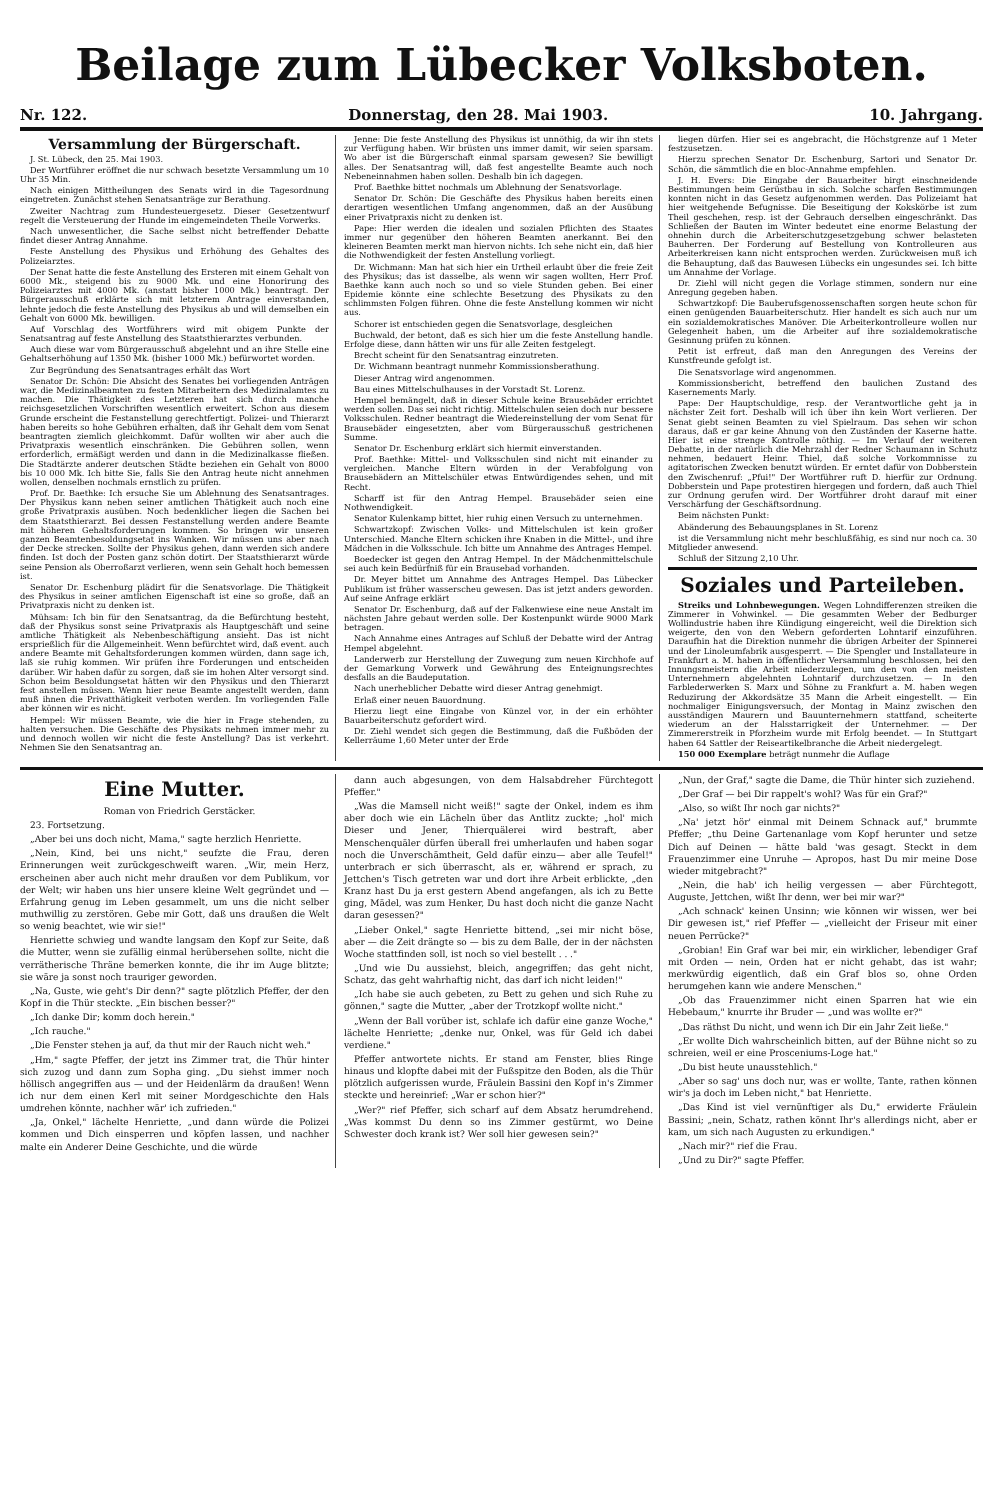Beilage zum Lübecker Volksboten.
Nr. 122. Donnerstag, den 28. Mai 1903. 10. Jahrgang.
Versammlung der Bürgerschaft.
J. St. Lübeck, den 25. Mai 1903.
Der Wortführer eröffnet die nur schwach besetzte Versammlung um 10 Uhr 35 Min.
Nach einigen Mittheilungen des Senats wird in die Tagesordnung eingetreten. Zunächst stehen Senatsanträge zur Berathung.
Zweiter Nachtrag zum Hundesteuergesetz. Dieser Gesetzentwurf regelt die Versteuerung der Hunde im eingemeindeten Theile Vorwerks.
Nach unwesentlicher, die Sache selbst nicht betreffender Debatte findet dieser Antrag Annahme.
Feste Anstellung des Physikus und Erhöhung des Gehaltes des Polizeiarztes.
Der Senat hatte die feste Anstellung des Ersteren mit einem Gehalt von 6000 Mk., steigend bis zu 9000 Mk. und eine Honorirung des Polizeiarztes mit 4000 Mk. (anstatt bisher 1000 Mk.) beantragt. Der Bürgerausschuß erklärte sich mit letzterem Antrage einverstanden, lehnte jedoch die feste Anstellung des Physikus ab und will demselben ein Gehalt von 6000 Mk. bewilligen.
Auf Vorschlag des Wortführers wird mit obigem Punkte der Senatsantrag auf feste Anstellung des Staatsthierarztes verbunden.
Auch diese war vom Bürgerausschuß abgelehnt und an ihre Stelle eine Gehaltserhöhung auf 1350 Mk. (bisher 1000 Mk.) befürwortet worden.
Zur Begründung des Senatsantrages erhält das Wort
Senator Dr. Schön: Die Absicht des Senates bei vorliegenden Anträgen war, die Medizinalbeamten zu festen Mitarbeitern des Medizinalamtes zu machen. Die Thätigkeit des Letzteren hat sich durch manche reichsgesetzlichen Vorschriften wesentlich erweitert. Schon aus diesem Grunde erscheint die Festanstellung gerechtfertigt. Polizei- und Thierarzt haben bereits so hohe Gebühren erhalten, daß ihr Gehalt dem vom Senat beantragten ziemlich gleichkommt. Dafür wollten wir aber auch die Privatpraxis wesentlich einschränken. Die Gebühren sollen, wenn erforderlich, ermäßigt werden und dann in die Medizinalkasse fließen. Die Stadtärzte anderer deutschen Städte beziehen ein Gehalt von 8000 bis 10 000 Mk. Ich bitte Sie, falls Sie den Antrag heute nicht annehmen wollen, denselben nochmals ernstlich zu prüfen.
Prof. Dr. Baethke: Ich ersuche Sie um Ablehnung des Senatsantrages. Der Physikus kann neben seiner amtlichen Thätigkeit auch noch eine große Privatpraxis ausüben. Noch bedenklicher liegen die Sachen bei dem Staatsthierarzt. Bei dessen Festanstellung werden andere Beamte mit höheren Gehaltsforderungen kommen. So bringen wir unseren ganzen Beamtenbesoldungsetat ins Wanken. Wir müssen uns aber nach der Decke strecken. Sollte der Physikus gehen, dann werden sich andere finden. Ist doch der Posten ganz schön dotirt. Der Staatsthierarzt würde seine Pension als Oberroßarzt verlieren, wenn sein Gehalt hoch bemessen ist.
Senator Dr. Eschenburg plädirt für die Senatsvorlage. Die Thätigkeit des Physikus in seiner amtlichen Eigenschaft ist eine so große, daß an Privatpraxis nicht zu denken ist.
Mühsam: Ich bin für den Senatsantrag, da die Befürchtung besteht, daß der Physikus sonst seine Privatpraxis als Hauptgeschäft und seine amtliche Thätigkeit als Nebenbeschäftigung ansieht. Das ist nicht ersprießlich für die Allgemeinheit. Wenn befürchtet wird, daß event. auch andere Beamte mit Gehaltsforderungen kommen würden, dann sage ich, laß sie ruhig kommen. Wir prüfen ihre Forderungen und entscheiden darüber. Wir haben dafür zu sorgen, daß sie im hohen Alter versorgt sind. Schon beim Besoldungsetat hätten wir den Physikus und den Thierarzt fest anstellen müssen. Wenn hier neue Beamte angestellt werden, dann muß ihnen die Privatthätigkeit verboten werden. Im vorliegenden Falle aber können wir es nicht.
Hempel: Wir müssen Beamte, wie die hier in Frage stehenden, zu halten versuchen. Die Geschäfte des Physikats nehmen immer mehr zu und dennoch wollen wir nicht die feste Anstellung? Das ist verkehrt. Nehmen Sie den Senatsantrag an.
Jenne: Die feste Anstellung des Physikus ist unnöthig, da wir ihn stets zur Verfügung haben. Wir brüsten uns immer damit, wir seien sparsam. Wo aber ist die Bürgerschaft einmal sparsam gewesen? Sie bewilligt alles. Der Senatsantrag will, daß fest angestellte Beamte auch noch Nebeneinnahmen haben sollen. Deshalb bin ich dagegen.
Prof. Baethke bittet nochmals um Ablehnung der Senatsvorlage.
Senator Dr. Schön: Die Geschäfte des Physikus haben bereits einen derartigen wesentlichen Umfang angenommen, daß an der Ausübung einer Privatpraxis nicht zu denken ist.
Pape: Hier werden die idealen und sozialen Pflichten des Staates immer nur gegenüber den höheren Beamten anerkannt. Bei den kleineren Beamten merkt man hiervon nichts. Ich sehe nicht ein, daß hier die Nothwendigkeit der festen Anstellung vorliegt.
Dr. Wichmann: Man hat sich hier ein Urtheil erlaubt über die freie Zeit des Physikus; das ist dasselbe, als wenn wir sagen wollten, Herr Prof. Baethke kann auch noch so und so viele Stunden geben. Bei einer Epidemie könnte eine schlechte Besetzung des Physikats zu den schlimmsten Folgen führen. Ohne die feste Anstellung kommen wir nicht aus.
Schorer ist entschieden gegen die Senatsvorlage, desgleichen
Buchwald, der betont, daß es sich hier um die feste Anstellung handle. Erfolge diese, dann hätten wir uns für alle Zeiten festgelegt.
Brecht scheint für den Senatsantrag einzutreten.
Dr. Wichmann beantragt nunmehr Kommissionsberathung.
Dieser Antrag wird angenommen.
Bau eines Mittelschulhauses in der Vorstadt St. Lorenz.
Hempel bemängelt, daß in dieser Schule keine Brausebäder errichtet werden sollen. Das sei nicht richtig. Mittelschulen seien doch nur bessere Volksschulen. Redner beantragt die Wiedereinstellung der vom Senat für Brausebäder eingesetzten, aber vom Bürgerausschuß gestrichenen Summe.
Senator Dr. Eschenburg erklärt sich hiermit einverstanden.
Prof. Baethke: Mittel- und Volksschulen sind nicht mit einander zu vergleichen. Manche Eltern würden in der Verabfolgung von Brausebädern an Mittelschüler etwas Entwürdigendes sehen, und mit Recht.
Scharff ist für den Antrag Hempel. Brausebäder seien eine Nothwendigkeit.
Senator Kulenkamp bittet, hier ruhig einen Versuch zu unternehmen.
Schwartzkopf: Zwischen Volks- und Mittelschulen ist kein großer Unterschied. Manche Eltern schicken ihre Knaben in die Mittel-, und ihre Mädchen in die Volksschule. Ich bitte um Annahme des Antrages Hempel.
Boedecker ist gegen den Antrag Hempel. In der Mädchenmittelschule sei auch kein Bedürfniß für ein Brausebad vorhanden.
Dr. Meyer bittet um Annahme des Antrages Hempel. Das Lübecker Publikum ist früher wasserscheu gewesen. Das ist jetzt anders geworden. Auf seine Anfrage erklärt
Senator Dr. Eschenburg, daß auf der Falkenwiese eine neue Anstalt im nächsten Jahre gebaut werden solle. Der Kostenpunkt würde 9000 Mark betragen.
Nach Annahme eines Antrages auf Schluß der Debatte wird der Antrag Hempel abgelehnt.
Landerwerb zur Herstellung der Zuwegung zum neuen Kirchhofe auf der Gemarkung Vorwerk und Gewährung des Enteignungsrechtes desfalls an die Baudeputation.
Nach unerheblicher Debatte wird dieser Antrag genehmigt.
Erlaß einer neuen Bauordnung.
Hierzu liegt eine Eingabe von Künzel vor, in der ein erhöhter Bauarbeiterschutz gefordert wird.
Dr. Ziehl wendet sich gegen die Bestimmung, daß die Fußböden der Kellerräume 1,60 Meter unter der Erde
liegen dürfen. Hier sei es angebracht, die Höchstgrenze auf 1 Meter festzusetzen.
Hierzu sprechen Senator Dr. Eschenburg, Sartori und Senator Dr. Schön, die sämmtlich die en bloc-Annahme empfehlen.
J. H. Evers: Die Eingabe der Bauarbeiter birgt einschneidende Bestimmungen beim Gerüstbau in sich. Solche scharfen Bestimmungen konnten nicht in das Gesetz aufgenommen werden. Das Polizeiamt hat hier weitgehende Befugnisse. Die Beseitigung der Kokskörbe ist zum Theil geschehen, resp. ist der Gebrauch derselben eingeschränkt. Das Schließen der Bauten im Winter bedeutet eine enorme Belastung der ohnehin durch die Arbeiterschutzgesetzgebung schwer belasteten Bauherren. Der Forderung auf Bestellung von Kontrolleuren aus Arbeiterkreisen kann nicht entsprochen werden. Zurückweisen muß ich die Behauptung, daß das Bauwesen Lübecks ein ungesundes sei. Ich bitte um Annahme der Vorlage.
Dr. Ziehl will nicht gegen die Vorlage stimmen, sondern nur eine Anregung gegeben haben.
Schwartzkopf: Die Bauberufsgenossenschaften sorgen heute schon für einen genügenden Bauarbeiterschutz. Hier handelt es sich auch nur um ein sozialdemokratisches Manöver. Die Arbeiterkontrolleure wollen nur Gelegenheit haben, um die Arbeiter auf ihre sozialdemokratische Gesinnung prüfen zu können.
Petit ist erfreut, daß man den Anregungen des Vereins der Kunstfreunde gefolgt ist.
Die Senatsvorlage wird angenommen.
Kommissionsbericht, betreffend den baulichen Zustand des Kasernements Marly.
Pape: Der Hauptschuldige, resp. der Verantwortliche geht ja in nächster Zeit fort. Deshalb will ich über ihn kein Wort verlieren. Der Senat giebt seinen Beamten zu viel Spielraum. Das sehen wir schon daraus, daß er gar keine Ahnung von den Zuständen der Kaserne hatte. Hier ist eine strenge Kontrolle nöthig. — Im Verlauf der weiteren Debatte, in der natürlich die Mehrzahl der Redner Schaumann in Schutz nehmen, bedauert Heinr. Thiel, daß solche Vorkommnisse zu agitatorischen Zwecken benutzt würden. Er erntet dafür von Dobberstein den Zwischenruf: „Pfui!" Der Wortführer ruft D. hierfür zur Ordnung. Dobberstein und Pape protestiren hiergegen und fordern, daß auch Thiel zur Ordnung gerufen wird. Der Wortführer droht darauf mit einer Verschärfung der Geschäftsordnung.
Beim nächsten Punkt:
Abänderung des Bebauungsplanes in St. Lorenz
ist die Versammlung nicht mehr beschlußfähig, es sind nur noch ca. 30 Mitglieder anwesend.
Schluß der Sitzung 2,10 Uhr.
Soziales und Parteileben.
Streiks und Lohnbewegungen. Wegen Lohndifferenzen streiken die Zimmerer in Vohwinkel. — Die gesammten Weber der Bedburger Wollindustrie haben ihre Kündigung eingereicht, weil die Direktion sich weigerte, den von den Webern geforderten Lohntarif einzuführen. Daraufhin hat die Direktion nunmehr die übrigen Arbeiter der Spinnerei und der Linoleumfabrik ausgesperrt. — Die Spengler und Installateure in Frankfurt a. M. haben in öffentlicher Versammlung beschlossen, bei den Innungsmeistern die Arbeit niederzulegen, um den von den meisten Unternehmern abgelehnten Lohntarif durchzusetzen. — In den Farblederwerken S. Marx und Söhne zu Frankfurt a. M. haben wegen Reduzirung der Akkordsätze 35 Mann die Arbeit eingestellt. — Ein nochmaliger Einigungsversuch, der Montag in Mainz zwischen den ausständigen Maurern und Bauunternehmern stattfand, scheiterte wiederum an der Halsstarrigkeit der Unternehmer. — Der Zimmererstreik in Pforzheim wurde mit Erfolg beendet. — In Stuttgart haben 64 Sattler der Reiseartikelbranche die Arbeit niedergelegt.
150 000 Exemplare beträgt nunmehr die Auflage
Eine Mutter.
Roman von Friedrich Gerstäcker.
23. Fortsetzung.
„Aber bei uns doch nicht, Mama," sagte herzlich Henriette.
„Nein, Kind, bei uns nicht," seufzte die Frau, deren Erinnerungen weit zurückgeschweift waren. „Wir, mein Herz, erscheinen aber auch nicht mehr draußen vor dem Publikum, vor der Welt; wir haben uns hier unsere kleine Welt gegründet und — Erfahrung genug im Leben gesammelt, um uns die nicht selber muthwillig zu zerstören. Gebe mir Gott, daß uns draußen die Welt so wenig beachtet, wie wir sie!"
Henriette schwieg und wandte langsam den Kopf zur Seite, daß die Mutter, wenn sie zufällig einmal herübersehen sollte, nicht die verrätherische Thräne bemerken konnte, die ihr im Auge blitzte; sie wäre ja sonst noch trauriger geworden.
„Na, Guste, wie geht's Dir denn?" sagte plötzlich Pfeffer, der den Kopf in die Thür steckte. „Ein bischen besser?"
„Ich danke Dir; komm doch herein."
„Ich rauche."
„Die Fenster stehen ja auf, da thut mir der Rauch nicht weh."
„Hm," sagte Pfeffer, der jetzt ins Zimmer trat, die Thür hinter sich zuzog und dann zum Sopha ging. „Du siehst immer noch höllisch angegriffen aus — und der Heidenlärm da draußen! Wenn ich nur dem einen Kerl mit seiner Mordgeschichte den Hals umdrehen könnte, nachher wär' ich zufrieden."
„Ja, Onkel," lächelte Henriette, „und dann würde die Polizei kommen und Dich einsperren und köpfen lassen, und nachher malte ein Anderer Deine Geschichte, und die würde
dann auch abgesungen, von dem Halsabdreher Fürchtegott Pfeffer."
„Was die Mamsell nicht weiß!" sagte der Onkel, indem es ihm aber doch wie ein Lächeln über das Antlitz zuckte; „hol' mich Dieser und Jener, Thierquälerei wird bestraft, aber Menschenquäler dürfen überall frei umherlaufen und haben sogar noch die Unverschämtheit, Geld dafür einzu— aber alle Teufel!" unterbrach er sich überrascht, als er, während er sprach, zu Jettchen's Tisch getreten war und dort ihre Arbeit erblickte, „den Kranz hast Du ja erst gestern Abend angefangen, als ich zu Bette ging, Mädel, was zum Henker, Du hast doch nicht die ganze Nacht daran gesessen?"
„Lieber Onkel," sagte Henriette bittend, „sei mir nicht böse, aber — die Zeit drängte so — bis zu dem Balle, der in der nächsten Woche stattfinden soll, ist noch so viel bestellt . . ."
„Und wie Du aussiehst, bleich, angegriffen; das geht nicht, Schatz, das geht wahrhaftig nicht, das darf ich nicht leiden!"
„Ich habe sie auch gebeten, zu Bett zu gehen und sich Ruhe zu gönnen," sagte die Mutter, „aber der Trotzkopf wollte nicht."
„Wenn der Ball vorüber ist, schlafe ich dafür eine ganze Woche," lächelte Henriette; „denke nur, Onkel, was für Geld ich dabei verdiene."
Pfeffer antwortete nichts. Er stand am Fenster, blies Ringe hinaus und klopfte dabei mit der Fußspitze den Boden, als die Thür plötzlich aufgerissen wurde, Fräulein Bassini den Kopf in's Zimmer steckte und hereinrief: „War er schon hier?"
„Wer?" rief Pfeffer, sich scharf auf dem Absatz herumdrehend. „Was kommst Du denn so ins Zimmer gestürmt, wo Deine Schwester doch krank ist? Wer soll hier gewesen sein?"
„Nun, der Graf," sagte die Dame, die Thür hinter sich zuziehend.
„Der Graf — bei Dir rappelt's wohl? Was für ein Graf?"
„Also, so wißt Ihr noch gar nichts?"
„Na' jetzt hör' einmal mit Deinem Schnack auf," brummte Pfeffer; „thu Deine Gartenanlage vom Kopf herunter und setze Dich auf Deinen — hätte bald 'was gesagt. Steckt in dem Frauenzimmer eine Unruhe — Apropos, hast Du mir meine Dose wieder mitgebracht?"
„Nein, die hab' ich heilig vergessen — aber Fürchtegott, Auguste, Jettchen, wißt Ihr denn, wer bei mir war?"
„Ach schnack' keinen Unsinn; wie können wir wissen, wer bei Dir gewesen ist," rief Pfeffer — „vielleicht der Friseur mit einer neuen Perrücke?"
„Grobian! Ein Graf war bei mir, ein wirklicher, lebendiger Graf mit Orden — nein, Orden hat er nicht gehabt, das ist wahr; merkwürdig eigentlich, daß ein Graf blos so, ohne Orden herumgehen kann wie andere Menschen."
„Ob das Frauenzimmer nicht einen Sparren hat wie ein Hebebaum," knurrte ihr Bruder — „und was wollte er?"
„Das räthst Du nicht, und wenn ich Dir ein Jahr Zeit ließe."
„Er wollte Dich wahrscheinlich bitten, auf der Bühne nicht so zu schreien, weil er eine Prosceniums-Loge hat."
„Du bist heute unausstehlich."
„Aber so sag' uns doch nur, was er wollte, Tante, rathen können wir's ja doch im Leben nicht," bat Henriette.
„Das Kind ist viel vernünftiger als Du," erwiderte Fräulein Bassini; „nein, Schatz, rathen könnt Ihr's allerdings nicht, aber er kam, um sich nach Augusten zu erkundigen."
„Nach mir?" rief die Frau.
„Und zu Dir?" sagte Pfeffer.